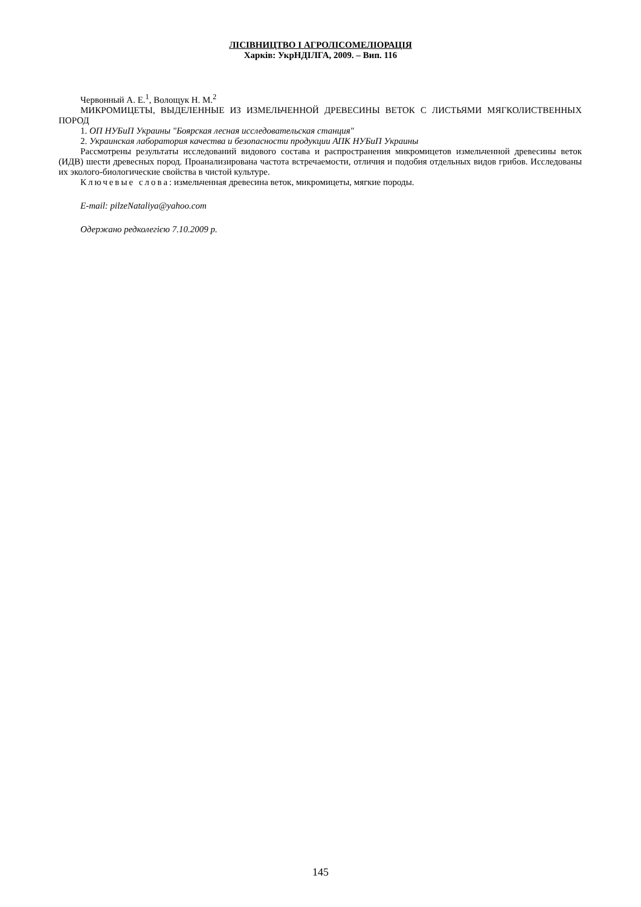ЛІСІВНИЦТВО І АГРОЛІСОМЕЛІОРАЦІЯ
Харків: УкрНДІЛГА, 2009. – Вип. 116
Червонный А. Е.<sup>1</sup>, Волощук Н. М.<sup>2</sup>
МИКРОМИЦЕТЫ, ВЫДЕЛЕННЫЕ ИЗ ИЗМЕЛЬЧЕННОЙ ДРЕВЕСИНЫ ВЕТОК С ЛИСТЬЯМИ МЯГКОЛИСТВЕННЫХ ПОРОД
1. ОП НУБиП Украины "Боярская лесная исследовательская станция"
2. Украинская лаборатория качества и безопасности продукции АПК НУБиП Украины
Рассмотрены результаты исследований видового состава и распространения микромицетов измельченной древесины веток (ИДВ) шести древесных пород. Проанализирована частота встречаемости, отличия и подобия отдельных видов грибов. Исследованы их эколого-биологические свойства в чистой культуре.
Ключевые слова: измельченная древесина веток, микромицеты, мягкие породы.
E-mail: pilzeNataliya@yahoo.com
Одержано редколегією 7.10.2009 р.
145